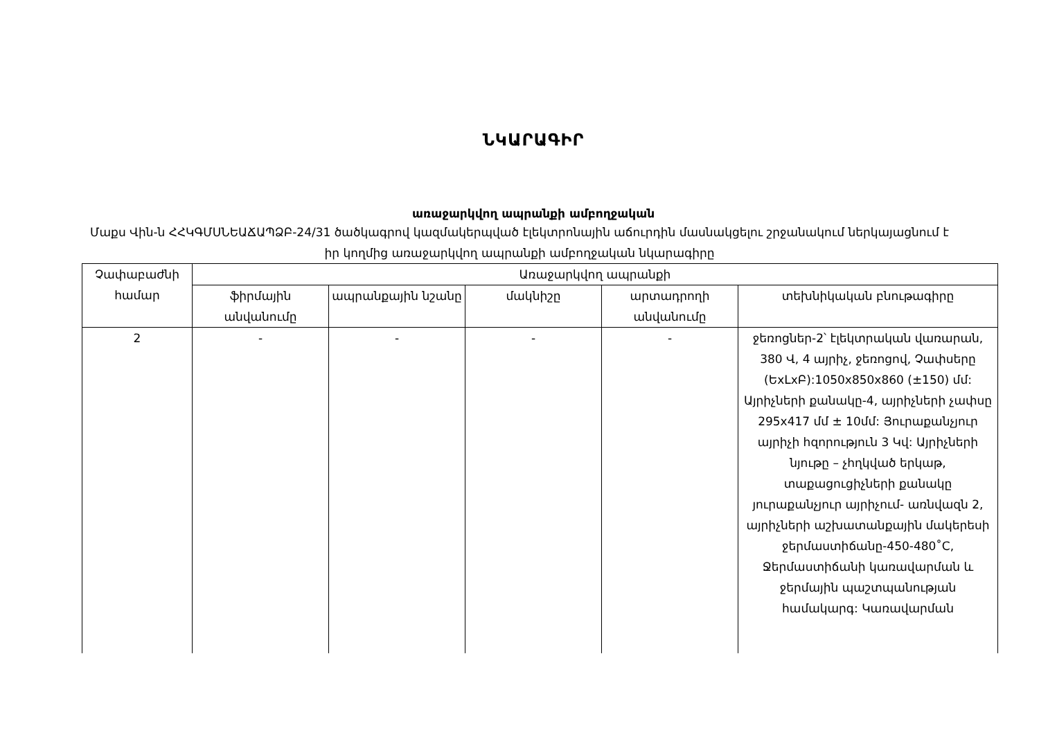ՆԿԱՐԱԳԻՐ
առաջարկվող ապրանքի ամբողջական
Մաքս Վին-ն ՀՀԿԳՄՍՆԵԱՃԱՊՁԲ-24/31 ծածկագրով կազմակերպված էլեկտրոնային աճուրդին մասնակցելու շրջանակում ներկայացնում է իր կողմից առաջարկվող ապրանքի ամբողջական նկարագիրը
| Չափաբաժնի համար | Առաջարկվող ապրանքի | | | | |
| --- | --- | --- | --- | --- | --- |
| | ֆիրմային անվանումը | ապրանքային նշանը | մակնիշը | արտադրողի անվանումը | տեխնիկական բնութագիրը |
| 2 | - | - | - | - | ջեռոցներ-2՝ էլեկտրական վառարան, 380 Վ, 4 այրիչ, ջեռոցով, Չափսերը (ԵxLxԲ):1050x850x860 (±150) մմ: Այրիչների քանակը-4, այրիչների չափսը 295x417 մմ ± 10մմ: Յուրաքանչյուր այրիչի հզորություն 3 Կվ: Այրիչների նյութը – չհղկված երկաթ, տաքացուցիչների քանակը յուրաքանչյուր այրիչում- առնվազն 2, այրիչների աշխատանքային մակերեսի ջերմաստիճանը-450-480˚C, Ջերմաստիճանի կառավարման և ջերմային պաշտպանության համակարգ: Կառավարման |